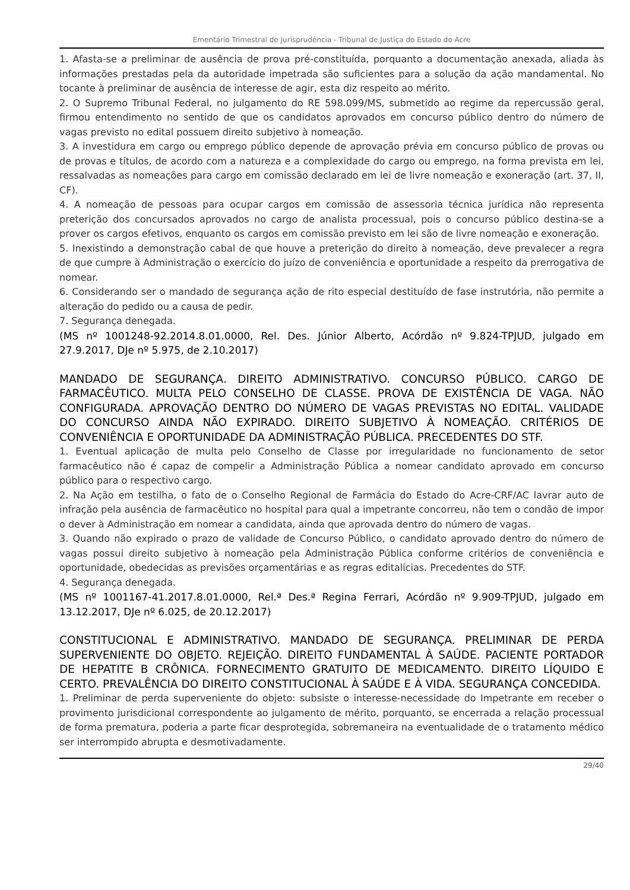Ementário Trimestral de Jurisprudência - Tribunal de Justiça do Estado do Acre
1. Afasta-se a preliminar de ausência de prova pré-constituída, porquanto a documentação anexada, aliada às informações prestadas pela da autoridade impetrada são suficientes para a solução da ação mandamental. No tocante à preliminar de ausência de interesse de agir, esta diz respeito ao mérito.
2. O Supremo Tribunal Federal, no julgamento do RE 598.099/MS, submetido ao regime da repercussão geral, firmou entendimento no sentido de que os candidatos aprovados em concurso público dentro do número de vagas previsto no edital possuem direito subjetivo à nomeação.
3. A investidura em cargo ou emprego público depende de aprovação prévia em concurso público de provas ou de provas e títulos, de acordo com a natureza e a complexidade do cargo ou emprego, na forma prevista em lei, ressalvadas as nomeações para cargo em comissão declarado em lei de livre nomeação e exoneração (art. 37, II, CF).
4. A nomeação de pessoas para ocupar cargos em comissão de assessoria técnica jurídica não representa preterição dos concursados aprovados no cargo de analista processual, pois o concurso público destina-se a prover os cargos efetivos, enquanto os cargos em comissão previsto em lei são de livre nomeação e exoneração.
5. Inexistindo a demonstração cabal de que houve a preterição do direito à nomeação, deve prevalecer a regra de que cumpre à Administração o exercício do juízo de conveniência e oportunidade a respeito da prerrogativa de nomear.
6. Considerando ser o mandado de segurança ação de rito especial destituído de fase instrutória, não permite a alteração do pedido ou a causa de pedir.
7. Segurança denegada.
(MS nº 1001248-92.2014.8.01.0000, Rel. Des. Júnior Alberto, Acórdão nº 9.824-TPJUD, julgado em 27.9.2017, DJe nº 5.975, de 2.10.2017)
MANDADO DE SEGURANÇA. DIREITO ADMINISTRATIVO. CONCURSO PÚBLICO. CARGO DE FARMACÊUTICO. MULTA PELO CONSELHO DE CLASSE. PROVA DE EXISTÊNCIA DE VAGA. NÃO CONFIGURADA. APROVAÇÃO DENTRO DO NÚMERO DE VAGAS PREVISTAS NO EDITAL. VALIDADE DO CONCURSO AINDA NÃO EXPIRADO. DIREITO SUBJETIVO À NOMEAÇÃO. CRITÉRIOS DE CONVENIÊNCIA E OPORTUNIDADE DA ADMINISTRAÇÃO PÚBLICA. PRECEDENTES DO STF.
1. Eventual aplicação de multa pelo Conselho de Classe por irregularidade no funcionamento de setor farmacêutico não é capaz de compelir a Administração Pública a nomear candidato aprovado em concurso público para o respectivo cargo.
2. Na Ação em testilha, o fato de o Conselho Regional de Farmácia do Estado do Acre-CRF/AC lavrar auto de infração pela ausência de farmacêutico no hospital para qual a impetrante concorreu, não tem o condão de impor o dever à Administração em nomear a candidata, ainda que aprovada dentro do número de vagas.
3. Quando não expirado o prazo de validade de Concurso Público, o candidato aprovado dentro do número de vagas possui direito subjetivo à nomeação pela Administração Pública conforme critérios de conveniência e oportunidade, obedecidas as previsões orçamentárias e as regras editalícias. Precedentes do STF.
4. Segurança denegada.
(MS nº 1001167-41.2017.8.01.0000, Rel.ª Des.ª Regina Ferrari, Acórdão nº 9.909-TPJUD, julgado em 13.12.2017, DJe nº 6.025, de 20.12.2017)
CONSTITUCIONAL E ADMINISTRATIVO. MANDADO DE SEGURANÇA. PRELIMINAR DE PERDA SUPERVENIENTE DO OBJETO. REJEIÇÃO. DIREITO FUNDAMENTAL À SAÚDE. PACIENTE PORTADOR DE HEPATITE B CRÔNICA. FORNECIMENTO GRATUITO DE MEDICAMENTO. DIREITO LÍQUIDO E CERTO. PREVALÊNCIA DO DIREITO CONSTITUCIONAL À SAÚDE E À VIDA. SEGURANÇA CONCEDIDA.
1. Preliminar de perda superveniente do objeto: subsiste o interesse-necessidade do Impetrante em receber o provimento jurisdicional correspondente ao julgamento de mérito, porquanto, se encerrada a relação processual de forma prematura, poderia a parte ficar desprotegida, sobremaneira na eventualidade de o tratamento médico ser interrompido abrupta e desmotivadamente.
29/40